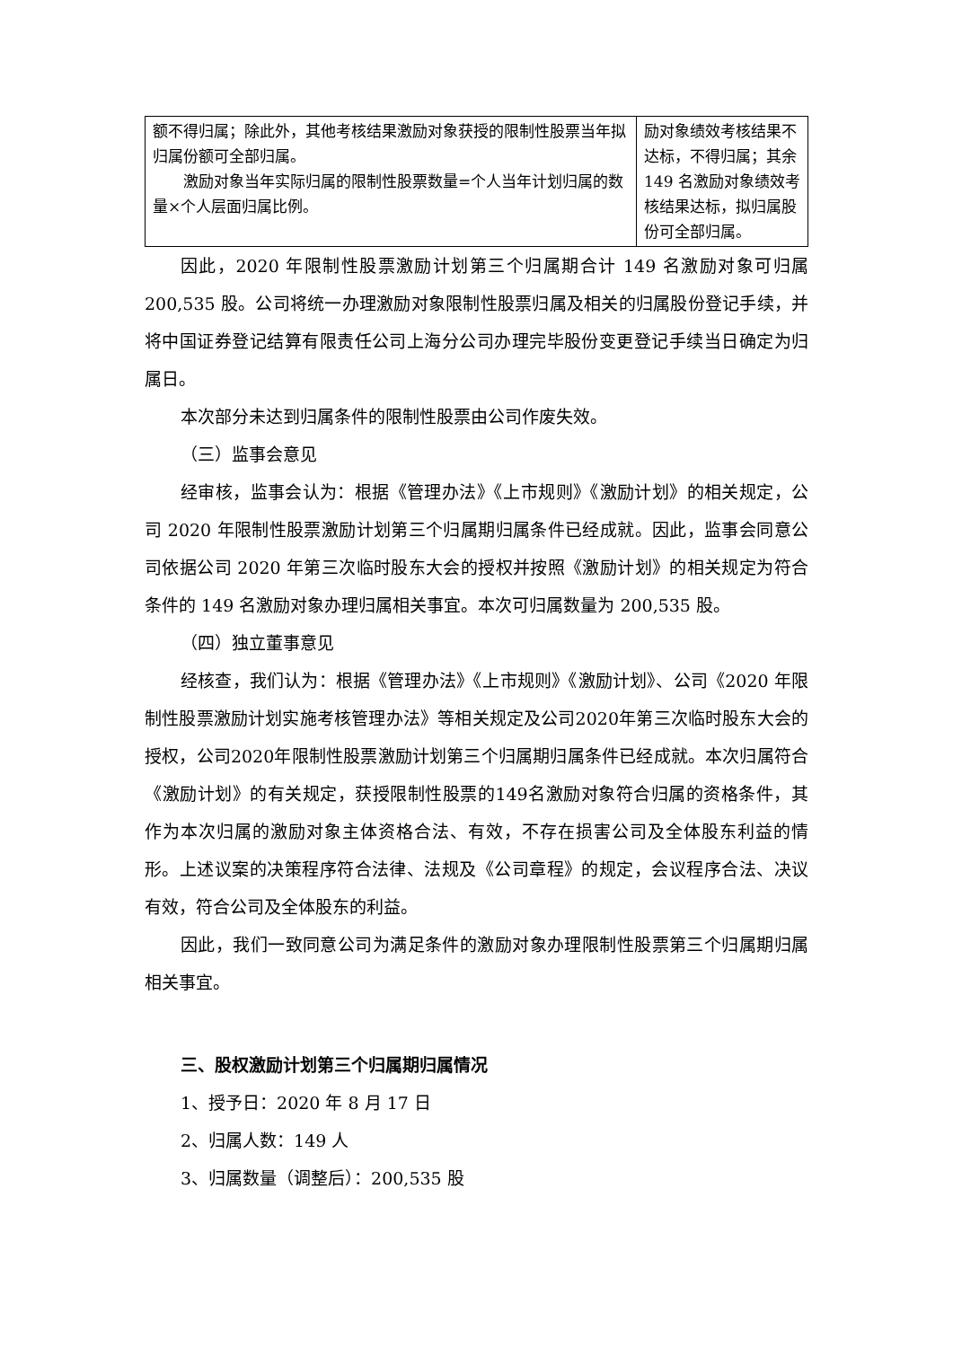| 额不得归属；除此外，其他考核结果激励对象获授的限制性股票当年拟归属份额可全部归属。 激励对象当年实际归属的限制性股票数量=个人当年计划归属的数量×个人层面归属比例。 | 励对象绩效考核结果不达标，不得归属；其余 149 名激励对象绩效考核结果达标，拟归属股份可全部归属。 |
因此，2020 年限制性股票激励计划第三个归属期合计 149 名激励对象可归属 200,535 股。公司将统一办理激励对象限制性股票归属及相关的归属股份登记手续，并将中国证券登记结算有限责任公司上海分公司办理完毕股份变更登记手续当日确定为归属日。
本次部分未达到归属条件的限制性股票由公司作废失效。
（三）监事会意见
经审核，监事会认为：根据《管理办法》《上市规则》《激励计划》的相关规定，公司 2020 年限制性股票激励计划第三个归属期归属条件已经成就。因此，监事会同意公司依据公司 2020 年第三次临时股东大会的授权并按照《激励计划》的相关规定为符合条件的 149 名激励对象办理归属相关事宜。本次可归属数量为 200,535 股。
（四）独立董事意见
经核查，我们认为：根据《管理办法》《上市规则》《激励计划》、公司《2020 年限制性股票激励计划实施考核管理办法》等相关规定及公司2020年第三次临时股东大会的授权，公司2020年限制性股票激励计划第三个归属期归属条件已经成就。本次归属符合《激励计划》的有关规定，获授限制性股票的149名激励对象符合归属的资格条件，其作为本次归属的激励对象主体资格合法、有效，不存在损害公司及全体股东利益的情形。上述议案的决策程序符合法律、法规及《公司章程》的规定，会议程序合法、决议有效，符合公司及全体股东的利益。
因此，我们一致同意公司为满足条件的激励对象办理限制性股票第三个归属期归属相关事宜。
三、股权激励计划第三个归属期归属情况
1、授予日：2020 年 8 月 17 日
2、归属人数：149 人
3、归属数量（调整后）：200,535 股